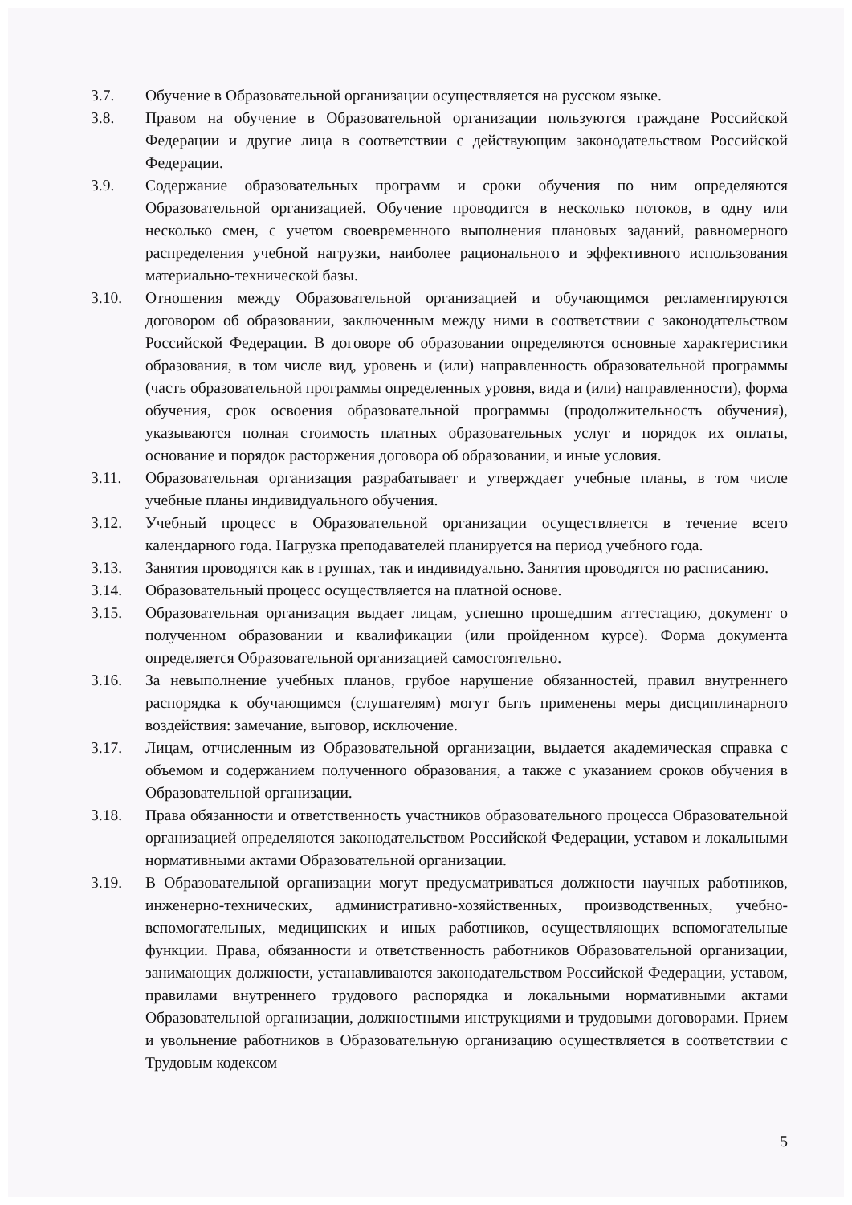3.7. Обучение в Образовательной организации осуществляется на русском языке.
3.8. Правом на обучение в Образовательной организации пользуются граждане Российской Федерации и другие лица в соответствии с действующим законодательством Российской Федерации.
3.9. Содержание образовательных программ и сроки обучения по ним определяются Образовательной организацией. Обучение проводится в несколько потоков, в одну или несколько смен, с учетом своевременного выполнения плановых заданий, равномерного распределения учебной нагрузки, наиболее рационального и эффективного использования материально-технической базы.
3.10. Отношения между Образовательной организацией и обучающимся регламентируются договором об образовании, заключенным между ними в соответствии с законодательством Российской Федерации. В договоре об образовании определяются основные характеристики образования, в том числе вид, уровень и (или) направленность образовательной программы (часть образовательной программы определенных уровня, вида и (или) направленности), форма обучения, срок освоения образовательной программы (продолжительность обучения), указываются полная стоимость платных образовательных услуг и порядок их оплаты, основание и порядок расторжения договора об образовании, и иные условия.
3.11. Образовательная организация разрабатывает и утверждает учебные планы, в том числе учебные планы индивидуального обучения.
3.12. Учебный процесс в Образовательной организации осуществляется в течение всего календарного года. Нагрузка преподавателей планируется на период учебного года.
3.13. Занятия проводятся как в группах, так и индивидуально. Занятия проводятся по расписанию.
3.14. Образовательный процесс осуществляется на платной основе.
3.15. Образовательная организация выдает лицам, успешно прошедшим аттестацию, документ о полученном образовании и квалификации (или пройденном курсе). Форма документа определяется Образовательной организацией самостоятельно.
3.16. За невыполнение учебных планов, грубое нарушение обязанностей, правил внутреннего распорядка к обучающимся (слушателям) могут быть применены меры дисциплинарного воздействия: замечание, выговор, исключение.
3.17. Лицам, отчисленным из Образовательной организации, выдается академическая справка с объемом и содержанием полученного образования, а также с указанием сроков обучения в Образовательной организации.
3.18. Права обязанности и ответственность участников образовательного процесса Образовательной организацией определяются законодательством Российской Федерации, уставом и локальными нормативными актами Образовательной организации.
3.19. В Образовательной организации могут предусматриваться должности научных работников, инженерно-технических, административно-хозяйственных, производственных, учебно-вспомогательных, медицинских и иных работников, осуществляющих вспомогательные функции. Права, обязанности и ответственность работников Образовательной организации, занимающих должности, устанавливаются законодательством Российской Федерации, уставом, правилами внутреннего трудового распорядка и локальными нормативными актами Образовательной организации, должностными инструкциями и трудовыми договорами. Прием и увольнение работников в Образовательную организацию осуществляется в соответствии с Трудовым кодексом
5